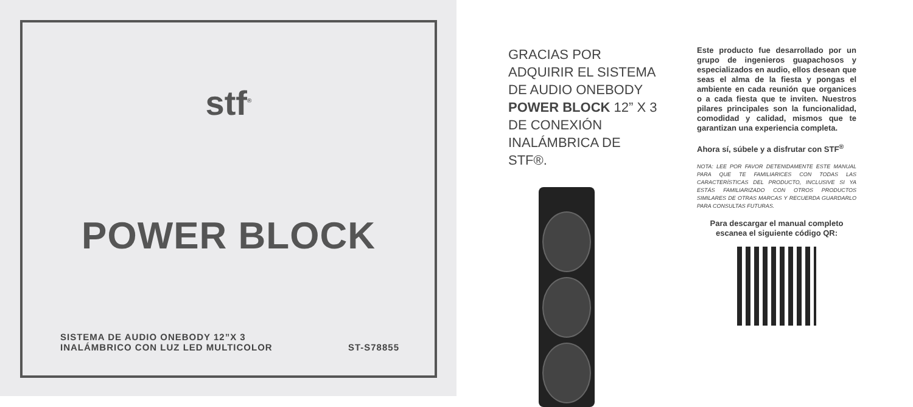stf<sup>®</sup>
POWER BLOCK
SISTEMA DE AUDIO ONEBODY 12”X 3
INALÁMBRICO CON LUZ LED MULTICOLOR
ST-S78855
GRACIAS POR ADQUIRIR EL SISTEMA DE AUDIO ONEBODY POWER BLOCK 12” X 3 DE CONEXIÓN INALÁMBRICA DE STF®.
Este producto fue desarrollado por un grupo de ingenieros guapachosos y especializados en audio, ellos desean que seas el alma de la fiesta y pongas el ambiente en cada reunión que organices o a cada fiesta que te inviten. Nuestros pilares principales son la funcionalidad, comodidad y calidad, mismos que te garantizan una experiencia completa.
Ahora sí, súbele y a disfrutar con STF<sup>®</sup>
NOTA: LEE POR FAVOR DETENIDAMENTE ESTE MANUAL PARA QUE TE FAMILIARICES CON TODAS LAS CARACTERÍSTICAS DEL PRODUCTO, INCLUSIVE SI YA ESTÁS FAMILIARIZADO CON OTROS PRODUCTOS SIMILARES DE OTRAS MARCAS Y RECUERDA GUARDARLO PARA CONSULTAS FUTURAS.
Para descargar el manual completo
escanea el siguiente código QR: